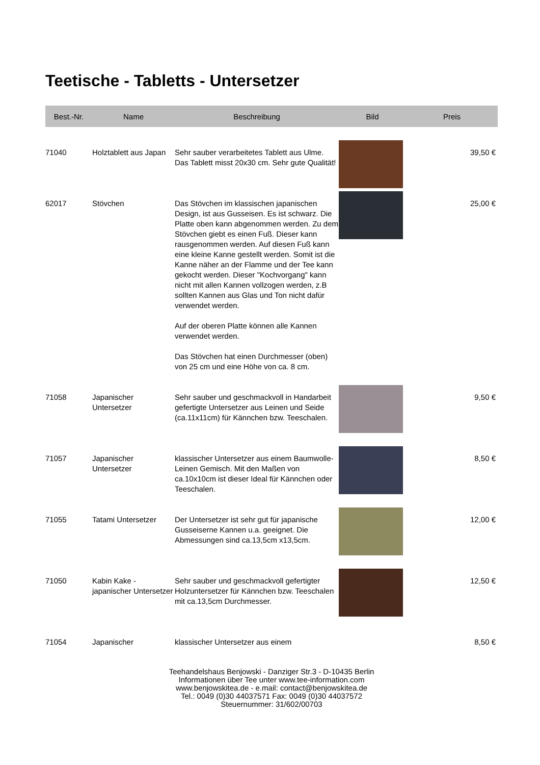Teetische - Tabletts - Untersetzer
| Best.-Nr. | Name | Beschreibung | Bild | Preis |
| --- | --- | --- | --- | --- |
| 71040 | Holztablett aus Japan | Sehr sauber verarbeitetes Tablett aus Ulme. Das Tablett misst 20x30 cm. Sehr gute Qualität! | | 39,50 € |
| 62017 | Stövchen | Das Stövchen im klassischen japanischen Design, ist aus Gusseisen. Es ist schwarz. Die Platte oben kann abgenommen werden. Zu dem Stövchen giebt es einen Fuß. Dieser kann rausgenommen werden. Auf diesen Fuß kann eine kleine Kanne gestellt werden. Somit ist die Kanne näher an der Flamme und der Tee kann gekocht werden. Dieser "Kochvorgang" kann nicht mit allen Kannen vollzogen werden, z.B sollten Kannen aus Glas und Ton nicht dafür verwendet werden. Auf der oberen Platte können alle Kannen verwendet werden. Das Stövchen hat einen Durchmesser (oben) von 25 cm und eine Höhe von ca. 8 cm. | | 25,00 € |
| 71058 | Japanischer Untersetzer | Sehr sauber und geschmackvoll in Handarbeit gefertigte Untersetzer aus Leinen und Seide (ca.11x11cm) für Kännchen bzw. Teeschalen. | | 9,50 € |
| 71057 | Japanischer Untersetzer | klassischer Untersetzer aus einem Baumwolle-Leinen Gemisch. Mit den Maßen von ca.10x10cm ist dieser Ideal für Kännchen oder Teeschalen. | | 8,50 € |
| 71055 | Tatami Untersetzer | Der Untersetzer ist sehr gut für japanische Gusseiserne Kannen u.a. geeignet. Die Abmessungen sind ca.13,5cm x13,5cm. | | 12,00 € |
| 71050 | Kabin Kake - japanischer Untersetzer | Sehr sauber und geschmackvoll gefertigter Holzuntersetzer für Kännchen bzw. Teeschalen mit ca.13,5cm Durchmesser. | | 12,50 € |
| 71054 | Japanischer | klassischer Untersetzer aus einem | | 8,50 € |
Teehandelshaus Benjowski - Danziger Str.3 - D-10435 Berlin
Informationen über Tee unter www.tee-information.com
www.benjowskitea.de - e.mail: contact@benjowskitea.de
Tel.: 0049 (0)30 44037571 Fax: 0049 (0)30 44037572
Steuernummer: 31/602/00703